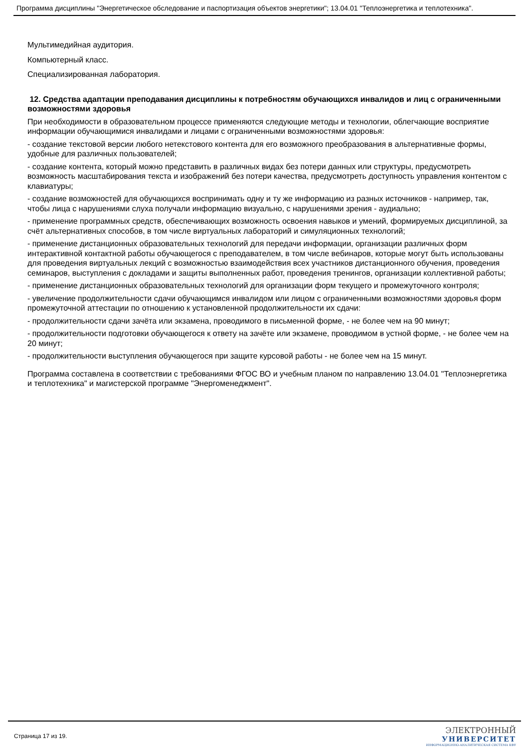Программа дисциплины "Энергетическое обследование и паспортизация объектов энергетики"; 13.04.01 "Теплоэнергетика и теплотехника".
Мультимедийная аудитория.
Компьютерный класс.
Специализированная лаборатория.
12. Средства адаптации преподавания дисциплины к потребностям обучающихся инвалидов и лиц с ограниченными возможностями здоровья
При необходимости в образовательном процессе применяются следующие методы и технологии, облегчающие восприятие информации обучающимися инвалидами и лицами с ограниченными возможностями здоровья:
- создание текстовой версии любого нетекстового контента для его возможного преобразования в альтернативные формы, удобные для различных пользователей;
- создание контента, который можно представить в различных видах без потери данных или структуры, предусмотреть возможность масштабирования текста и изображений без потери качества, предусмотреть доступность управления контентом с клавиатуры;
- создание возможностей для обучающихся воспринимать одну и ту же информацию из разных источников - например, так, чтобы лица с нарушениями слуха получали информацию визуально, с нарушениями зрения - аудиально;
- применение программных средств, обеспечивающих возможность освоения навыков и умений, формируемых дисциплиной, за счёт альтернативных способов, в том числе виртуальных лабораторий и симуляционных технологий;
- применение дистанционных образовательных технологий для передачи информации, организации различных форм интерактивной контактной работы обучающегося с преподавателем, в том числе вебинаров, которые могут быть использованы для проведения виртуальных лекций с возможностью взаимодействия всех участников дистанционного обучения, проведения семинаров, выступления с докладами и защиты выполненных работ, проведения тренингов, организации коллективной работы;
- применение дистанционных образовательных технологий для организации форм текущего и промежуточного контроля;
- увеличение продолжительности сдачи обучающимся инвалидом или лицом с ограниченными возможностями здоровья форм промежуточной аттестации по отношению к установленной продолжительности их сдачи:
- продолжительности сдачи зачёта или экзамена, проводимого в письменной форме, - не более чем на 90 минут;
- продолжительности подготовки обучающегося к ответу на зачёте или экзамене, проводимом в устной форме, - не более чем на 20 минут;
- продолжительности выступления обучающегося при защите курсовой работы - не более чем на 15 минут.
Программа составлена в соответствии с требованиями ФГОС ВО и учебным планом по направлению 13.04.01 "Теплоэнергетика и теплотехника" и магистерской программе "Энергоменеджмент".
Страница 17 из 19.
ЭЛЕКТРОННЫЙ
УНИВЕРСИТЕТ
ИНФОРМАЦИОННО-АНАЛИТИЧЕСКАЯ СИСТЕМА КФУ